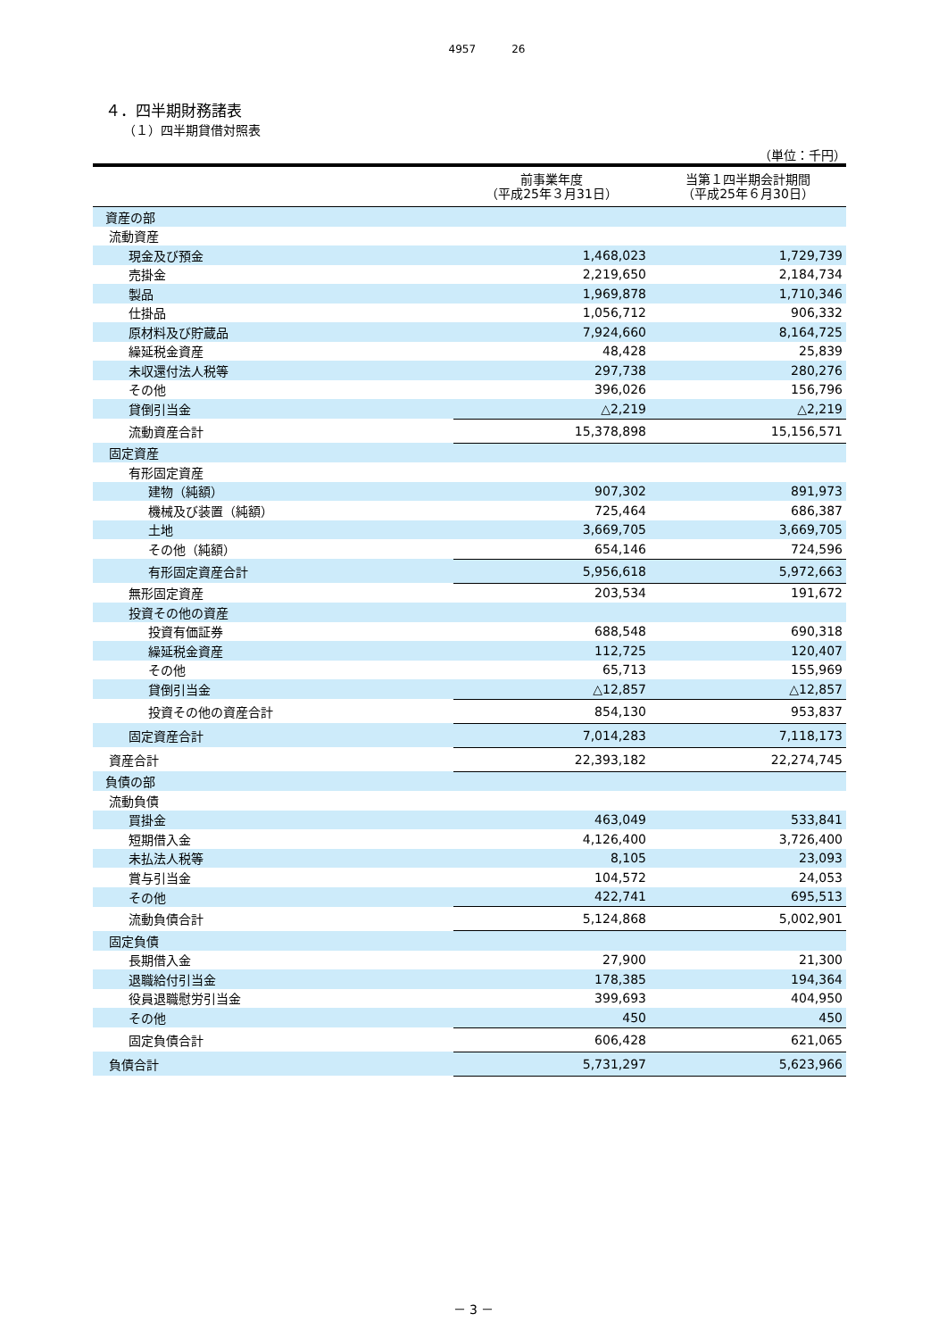4957 26
４．四半期財務諸表
（１）四半期貸借対照表
（単位：千円）
| | 前事業年度 （平成25年３月31日） | 当第１四半期会計期間 （平成25年６月30日） |
| --- | --- | --- |
| 資産の部 | | |
| 流動資産 | | |
| 現金及び預金 | 1,468,023 | 1,729,739 |
| 売掛金 | 2,219,650 | 2,184,734 |
| 製品 | 1,969,878 | 1,710,346 |
| 仕掛品 | 1,056,712 | 906,332 |
| 原材料及び貯蔵品 | 7,924,660 | 8,164,725 |
| 繰延税金資産 | 48,428 | 25,839 |
| 未収還付法人税等 | 297,738 | 280,276 |
| その他 | 396,026 | 156,796 |
| 貸倒引当金 | △2,219 | △2,219 |
| 流動資産合計 | 15,378,898 | 15,156,571 |
| 固定資産 | | |
| 有形固定資産 | | |
| 建物（純額） | 907,302 | 891,973 |
| 機械及び装置（純額） | 725,464 | 686,387 |
| 土地 | 3,669,705 | 3,669,705 |
| その他（純額） | 654,146 | 724,596 |
| 有形固定資産合計 | 5,956,618 | 5,972,663 |
| 無形固定資産 | 203,534 | 191,672 |
| 投資その他の資産 | | |
| 投資有価証券 | 688,548 | 690,318 |
| 繰延税金資産 | 112,725 | 120,407 |
| その他 | 65,713 | 155,969 |
| 貸倒引当金 | △12,857 | △12,857 |
| 投資その他の資産合計 | 854,130 | 953,837 |
| 固定資産合計 | 7,014,283 | 7,118,173 |
| 資産合計 | 22,393,182 | 22,274,745 |
| 負債の部 | | |
| 流動負債 | | |
| 買掛金 | 463,049 | 533,841 |
| 短期借入金 | 4,126,400 | 3,726,400 |
| 未払法人税等 | 8,105 | 23,093 |
| 賞与引当金 | 104,572 | 24,053 |
| その他 | 422,741 | 695,513 |
| 流動負債合計 | 5,124,868 | 5,002,901 |
| 固定負債 | | |
| 長期借入金 | 27,900 | 21,300 |
| 退職給付引当金 | 178,385 | 194,364 |
| 役員退職慰労引当金 | 399,693 | 404,950 |
| その他 | 450 | 450 |
| 固定負債合計 | 606,428 | 621,065 |
| 負債合計 | 5,731,297 | 5,623,966 |
－ 3 －